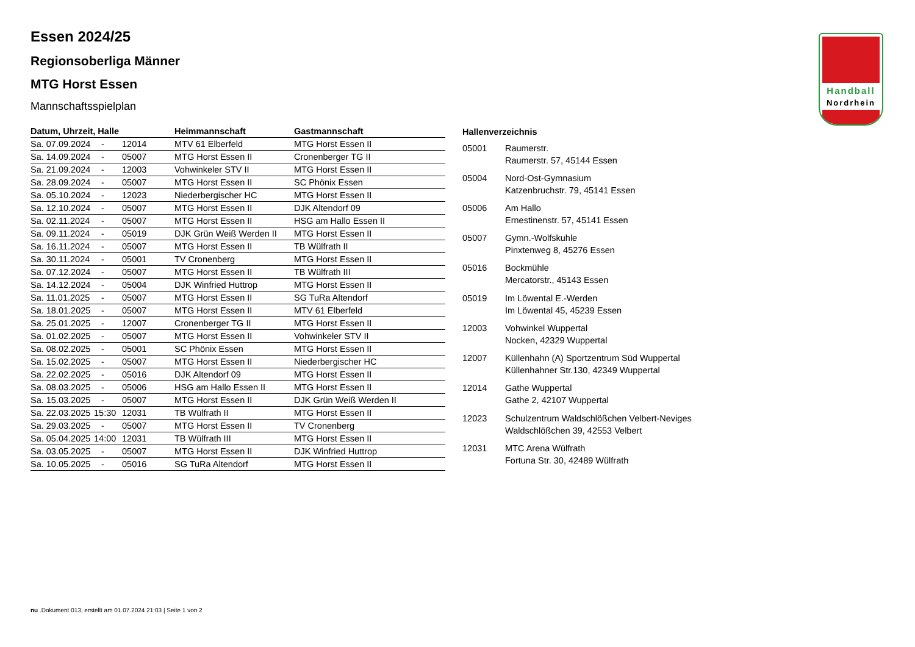Handball
Nordrhein
Essen 2024/25
Regionsoberliga Männer
MTG Horst Essen
Mannschaftsspielplan
| Datum, Uhrzeit, Halle | | | Heimmannschaft | Gastmannschaft |
| --- | --- | --- | --- | --- |
| Sa. 07.09.2024 | - | 12014 | MTV 61 Elberfeld | MTG Horst Essen II |
| Sa. 14.09.2024 | - | 05007 | MTG Horst Essen II | Cronenberger TG II |
| Sa. 21.09.2024 | - | 12003 | Vohwinkeler STV II | MTG Horst Essen II |
| Sa. 28.09.2024 | - | 05007 | MTG Horst Essen II | SC Phönix Essen |
| Sa. 05.10.2024 | - | 12023 | Niederbergischer HC | MTG Horst Essen II |
| Sa. 12.10.2024 | - | 05007 | MTG Horst Essen II | DJK Altendorf 09 |
| Sa. 02.11.2024 | - | 05007 | MTG Horst Essen II | HSG am Hallo Essen II |
| Sa. 09.11.2024 | - | 05019 | DJK Grün Weiß Werden II | MTG Horst Essen II |
| Sa. 16.11.2024 | - | 05007 | MTG Horst Essen II | TB Wülfrath II |
| Sa. 30.11.2024 | - | 05001 | TV Cronenberg | MTG Horst Essen II |
| Sa. 07.12.2024 | - | 05007 | MTG Horst Essen II | TB Wülfrath III |
| Sa. 14.12.2024 | - | 05004 | DJK Winfried Huttrop | MTG Horst Essen II |
| Sa. 11.01.2025 | - | 05007 | MTG Horst Essen II | SG TuRa Altendorf |
| Sa. 18.01.2025 | - | 05007 | MTG Horst Essen II | MTV 61 Elberfeld |
| Sa. 25.01.2025 | - | 12007 | Cronenberger TG II | MTG Horst Essen II |
| Sa. 01.02.2025 | - | 05007 | MTG Horst Essen II | Vohwinkeler STV II |
| Sa. 08.02.2025 | - | 05001 | SC Phönix Essen | MTG Horst Essen II |
| Sa. 15.02.2025 | - | 05007 | MTG Horst Essen II | Niederbergischer HC |
| Sa. 22.02.2025 | - | 05016 | DJK Altendorf 09 | MTG Horst Essen II |
| Sa. 08.03.2025 | - | 05006 | HSG am Hallo Essen II | MTG Horst Essen II |
| Sa. 15.03.2025 | - | 05007 | MTG Horst Essen II | DJK Grün Weiß Werden II |
| Sa. 22.03.2025 | 15:30 | 12031 | TB Wülfrath II | MTG Horst Essen II |
| Sa. 29.03.2025 | - | 05007 | MTG Horst Essen II | TV Cronenberg |
| Sa. 05.04.2025 | 14:00 | 12031 | TB Wülfrath III | MTG Horst Essen II |
| Sa. 03.05.2025 | - | 05007 | MTG Horst Essen II | DJK Winfried Huttrop |
| Sa. 10.05.2025 | - | 05016 | SG TuRa Altendorf | MTG Horst Essen II |
| Hallenverzeichnis | |
| --- | --- |
| 05001 | Raumerstr. Raumerstr. 57, 45144 Essen |
| 05004 | Nord-Ost-Gymnasium Katzenbruchstr. 79, 45141 Essen |
| 05006 | Am Hallo Ernestinenstr. 57, 45141 Essen |
| 05007 | Gymn.-Wolfskuhle Pinxtenweg 8, 45276 Essen |
| 05016 | Bockmühle Mercatorstr., 45143 Essen |
| 05019 | Im Löwental E.-Werden Im Löwental 45, 45239 Essen |
| 12003 | Vohwinkel Wuppertal Nocken, 42329 Wuppertal |
| 12007 | Küllenhahn (A) Sportzentrum Süd Wuppertal Küllenhahner Str.130, 42349 Wuppertal |
| 12014 | Gathe Wuppertal Gathe 2, 42107 Wuppertal |
| 12023 | Schulzentrum Waldschlößchen Velbert-Neviges Waldschlößchen 39, 42553 Velbert |
| 12031 | MTC Arena Wülfrath Fortuna Str. 30, 42489 Wülfrath |
nu .Dokument 013, erstellt am 01.07.2024 21:03 | Seite 1 von 2